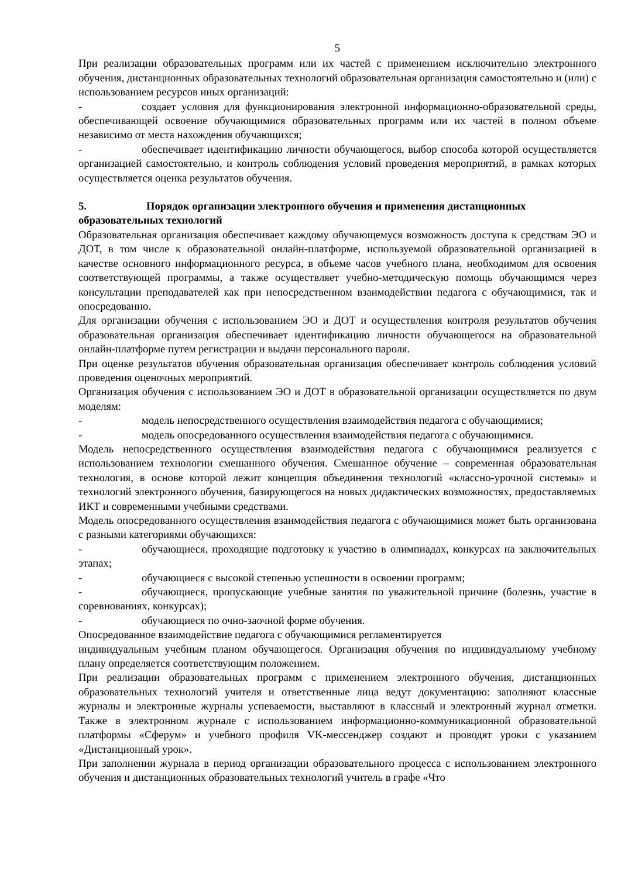5
При реализации образовательных программ или их частей с применением исключительно электронного обучения, дистанционных образовательных технологий образовательная организация самостоятельно и (или) с использованием ресурсов иных организаций:
- создает условия для функционирования электронной информационно-образовательной среды, обеспечивающей освоение обучающимися образовательных программ или их частей в полном объеме независимо от места нахождения обучающихся;
- обеспечивает идентификацию личности обучающегося, выбор способа которой осуществляется организацией самостоятельно, и контроль соблюдения условий проведения мероприятий, в рамках которых осуществляется оценка результатов обучения.
5. Порядок организации электронного обучения и применения дистанционных образовательных технологий
Образовательная организация обеспечивает каждому обучающемуся возможность доступа к средствам ЭО и ДОТ, в том числе к образовательной онлайн-платформе, используемой образовательной организацией в качестве основного информационного ресурса, в объеме часов учебного плана, необходимом для освоения соответствующей программы, а также осуществляет учебно-методическую помощь обучающимся через консультации преподавателей как при непосредственном взаимодействии педагога с обучающимися, так и опосредованно.
Для организации обучения с использованием ЭО и ДОТ и осуществления контроля результатов обучения образовательная организация обеспечивает идентификацию личности обучающегося на образовательной онлайн-платформе путем регистрации и выдачи персонального пароля.
При оценке результатов обучения образовательная организация обеспечивает контроль соблюдения условий проведения оценочных мероприятий.
Организация обучения с использованием ЭО и ДОТ в образовательной организации осуществляется по двум моделям:
- модель непосредственного осуществления взаимодействия педагога с обучающимися;
- модель опосредованного осуществления взаимодействия педагога с обучающимися.
Модель непосредственного осуществления взаимодействия педагога с обучающимися реализуется с использованием технологии смешанного обучения. Смешанное обучение – современная образовательная технология, в основе которой лежит концепция объединения технологий «классно-урочной системы» и технологий электронного обучения, базирующегося на новых дидактических возможностях, предоставляемых ИКТ и современными учебными средствами.
Модель опосредованного осуществления взаимодействия педагога с обучающимися может быть организована с разными категориями обучающихся:
- обучающиеся, проходящие подготовку к участию в олимпиадах, конкурсах на заключительных этапах;
- обучающиеся с высокой степенью успешности в освоении программ;
- обучающиеся, пропускающие учебные занятия по уважительной причине (болезнь, участие в соревнованиях, конкурсах);
- обучающиеся по очно-заочной форме обучения.
Опосредованное взаимодействие педагога с обучающимися регламентируется
индивидуальным учебным планом обучающегося. Организация обучения по индивидуальному учебному плану определяется соответствующим положением.
При реализации образовательных программ с применением электронного обучения, дистанционных образовательных технологий учителя и ответственные лица ведут документацию: заполняют классные журналы и электронные журналы успеваемости, выставляют в классный и электронный журнал отметки. Также в электронном журнале с использованием информационно-коммуникационной образовательной платформы «Сферум» и учебного профиля VK-мессенджер создают и проводят уроки с указанием «Дистанционный урок».
При заполнении журнала в период организации образовательного процесса с использованием электронного обучения и дистанционных образовательных технологий учитель в графе «Что